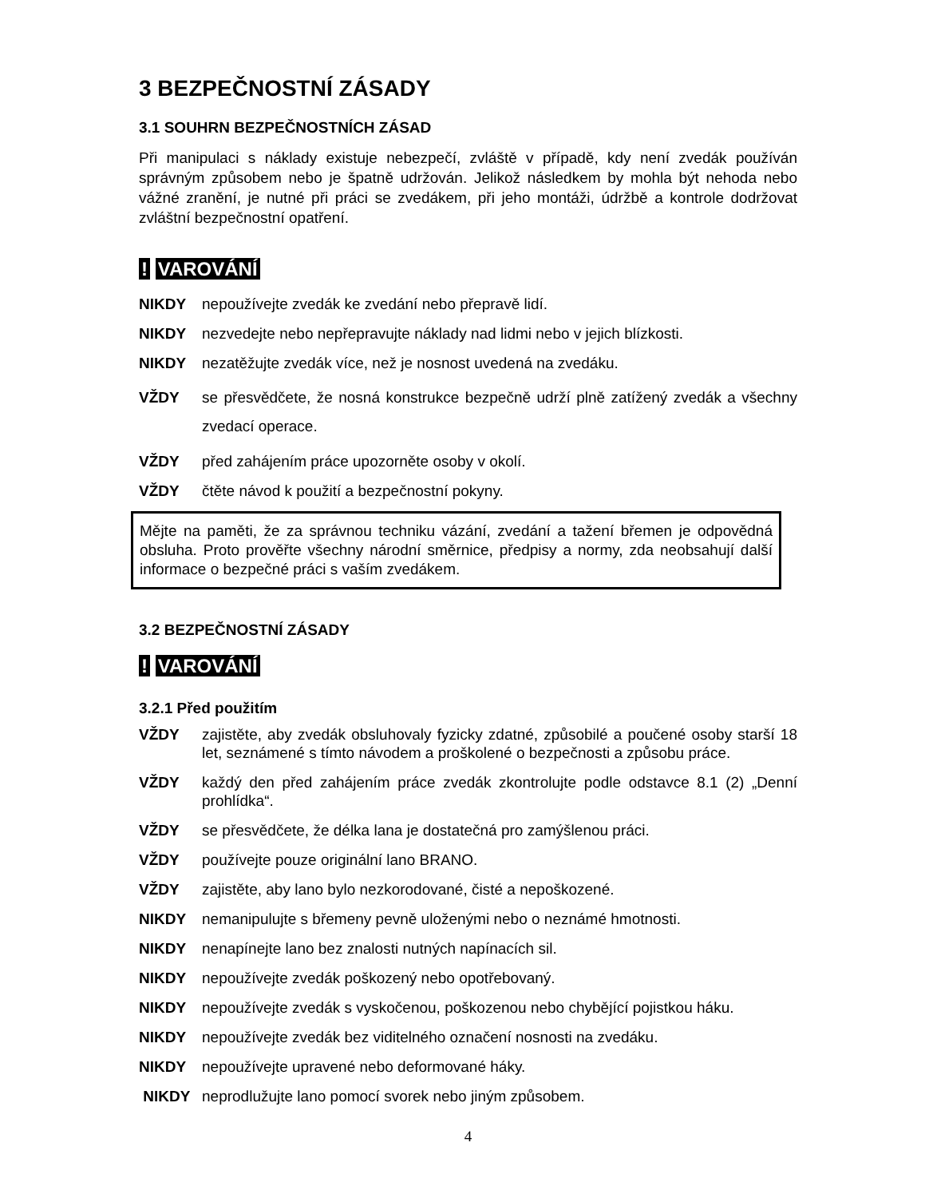3 BEZPEČNOSTNÍ ZÁSADY
3.1 SOUHRN BEZPEČNOSTNÍCH ZÁSAD
Při manipulaci s náklady existuje nebezpečí, zvláště v případě, kdy není zvedák používán správným způsobem nebo je špatně udržován. Jelikož následkem by mohla být nehoda nebo vážné zranění, je nutné při práci se zvedákem, při jeho montáži, údržbě a kontrole dodržovat zvláštní bezpečnostní opatření.
! VAROVÁNÍ
NIKDY nepoužívejte zvedák ke zvedání nebo přepravě lidí.
NIKDY nezvedejte nebo nepřepravujte náklady nad lidmi nebo v jejich blízkosti.
NIKDY nezatěžujte zvedák více, než je nosnost uvedená na zvedáku.
VŽDY se přesvědčete, že nosná konstrukce bezpečně udrží plně zatížený zvedák a všechny zvedací operace.
VŽDY před zahájením práce upozorněte osoby v okolí.
VŽDY čtěte návod k použití a bezpečnostní pokyny.
Mějte na paměti, že za správnou techniku vázání, zvedání a tažení břemen je odpovědná obsluha. Proto prověřte všechny národní směrnice, předpisy a normy, zda neobsahují další informace o bezpečné práci s vaším zvedákem.
3.2 BEZPEČNOSTNÍ ZÁSADY
! VAROVÁNÍ
3.2.1 Před použitím
VŽDY zajistěte, aby zvedák obsluhovaly fyzicky zdatné, způsobilé a poučené osoby starší 18 let, seznámené s tímto návodem a proškolené o bezpečnosti a způsobu práce.
VŽDY každý den před zahájením práce zvedák zkontrolujte podle odstavce 8.1 (2) „Denní prohlídka“.
VŽDY se přesvědčete, že délka lana je dostatečná pro zamýšlenou práci.
VŽDY používejte pouze originální lano BRANO.
VŽDY zajistěte, aby lano bylo nezkorodované, čisté a nepoškozené.
NIKDY nemanipulujte s břemeny pevně uloženými nebo o neznámé hmotnosti.
NIKDY nenapínejte lano bez znalosti nutných napínacích sil.
NIKDY nepoužívejte zvedák poškozený nebo opotřebovaný.
NIKDY nepoužívejte zvedák s vyskočenou, poškozenou nebo chybějící pojistkou háku.
NIKDY nepoužívejte zvedák bez viditelného označení nosnosti na zvedáku.
NIKDY nepoužívejte upravené nebo deformované háky.
NIKDY neprodlužujte lano pomocí svorek nebo jiným způsobem.
4